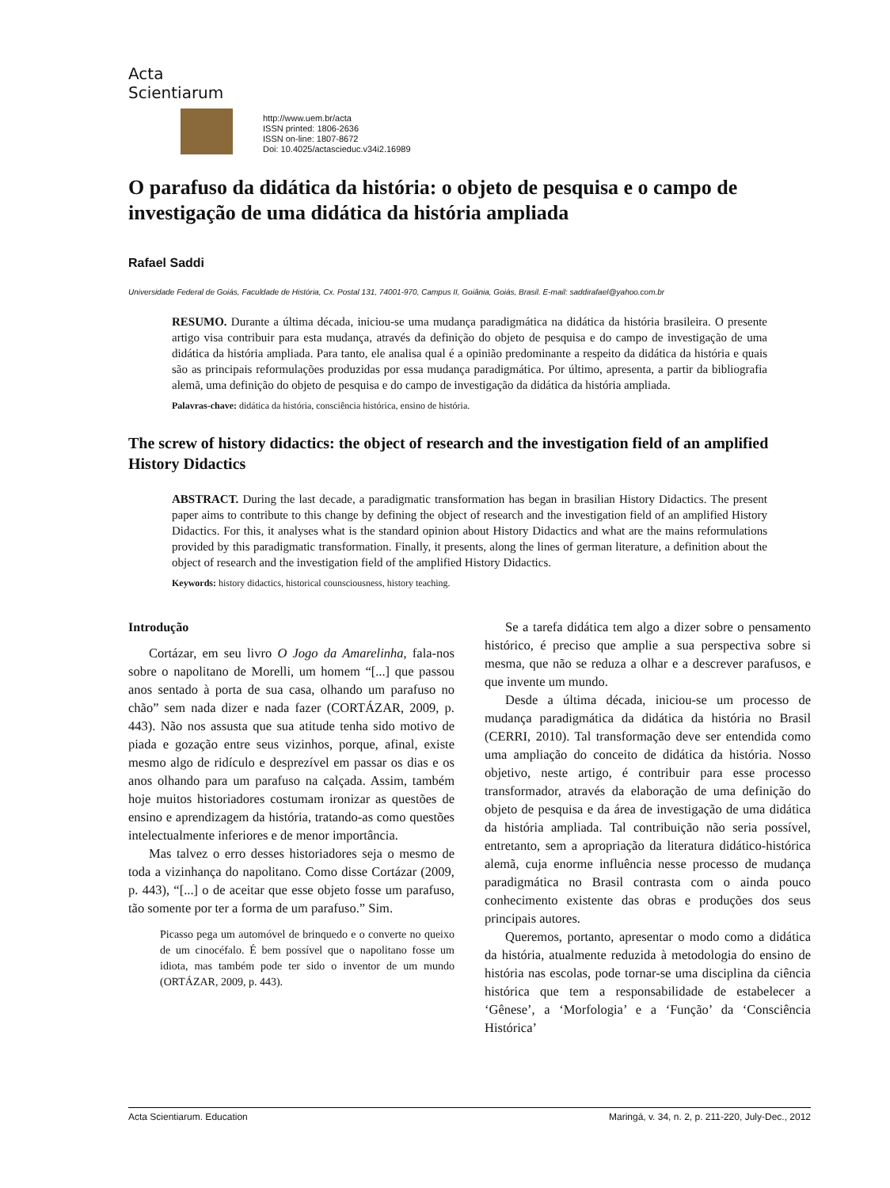Acta Scientiarum
http://www.uem.br/acta
ISSN printed: 1806-2636
ISSN on-line: 1807-8672
Doi: 10.4025/actascieduc.v34i2.16989
O parafuso da didática da história: o objeto de pesquisa e o campo de investigação de uma didática da história ampliada
Rafael Saddi
Universidade Federal de Goiás, Faculdade de História, Cx. Postal 131, 74001-970, Campus II, Goiânia, Goiás, Brasil. E-mail: saddirafael@yahoo.com.br
RESUMO. Durante a última década, iniciou-se uma mudança paradigmática na didática da história brasileira. O presente artigo visa contribuir para esta mudança, através da definição do objeto de pesquisa e do campo de investigação de uma didática da história ampliada. Para tanto, ele analisa qual é a opinião predominante a respeito da didática da história e quais são as principais reformulações produzidas por essa mudança paradigmática. Por último, apresenta, a partir da bibliografia alemã, uma definição do objeto de pesquisa e do campo de investigação da didática da história ampliada.
Palavras-chave: didática da história, consciência histórica, ensino de história.
The screw of history didactics: the object of research and the investigation field of an amplified History Didactics
ABSTRACT. During the last decade, a paradigmatic transformation has began in brasilian History Didactics. The present paper aims to contribute to this change by defining the object of research and the investigation field of an amplified History Didactics. For this, it analyses what is the standard opinion about History Didactics and what are the mains reformulations provided by this paradigmatic transformation. Finally, it presents, along the lines of german literature, a definition about the object of research and the investigation field of the amplified History Didactics.
Keywords: history didactics, historical counsciousness, history teaching.
Introdução
Cortázar, em seu livro O Jogo da Amarelinha, fala-nos sobre o napolitano de Morelli, um homem “[...] que passou anos sentado à porta de sua casa, olhando um parafuso no chão” sem nada dizer e nada fazer (CORTÁZAR, 2009, p. 443). Não nos assusta que sua atitude tenha sido motivo de piada e gozação entre seus vizinhos, porque, afinal, existe mesmo algo de ridículo e desprezível em passar os dias e os anos olhando para um parafuso na calçada. Assim, também hoje muitos historiadores costumam ironizar as questões de ensino e aprendizagem da história, tratando-as como questões intelectualmente inferiores e de menor importância.
Mas talvez o erro desses historiadores seja o mesmo de toda a vizinhança do napolitano. Como disse Cortázar (2009, p. 443), “[...] o de aceitar que esse objeto fosse um parafuso, tão somente por ter a forma de um parafuso.” Sim.
Picasso pega um automóvel de brinquedo e o converte no queixo de um cinocéfalo. É bem possível que o napolitano fosse um idiota, mas também pode ter sido o inventor de um mundo (ORTÁZAR, 2009, p. 443).
Se a tarefa didática tem algo a dizer sobre o pensamento histórico, é preciso que amplie a sua perspectiva sobre si mesma, que não se reduza a olhar e a descrever parafusos, e que invente um mundo.
Desde a última década, iniciou-se um processo de mudança paradigmática da didática da história no Brasil (CERRI, 2010). Tal transformação deve ser entendida como uma ampliação do conceito de didática da história. Nosso objetivo, neste artigo, é contribuir para esse processo transformador, através da elaboração de uma definição do objeto de pesquisa e da área de investigação de uma didática da história ampliada. Tal contribuição não seria possível, entretanto, sem a apropriação da literatura didático-histórica alemã, cuja enorme influência nesse processo de mudança paradigmática no Brasil contrasta com o ainda pouco conhecimento existente das obras e produções dos seus principais autores.
Queremos, portanto, apresentar o modo como a didática da história, atualmente reduzida à metodologia do ensino de história nas escolas, pode tornar-se uma disciplina da ciência histórica que tem a responsabilidade de estabelecer a ‘Gênese’, a ‘Morfologia’ e a ‘Função’ da ‘Consciência Histórica’
Acta Scientiarum. Education Maringá, v. 34, n. 2, p. 211-220, July-Dec., 2012